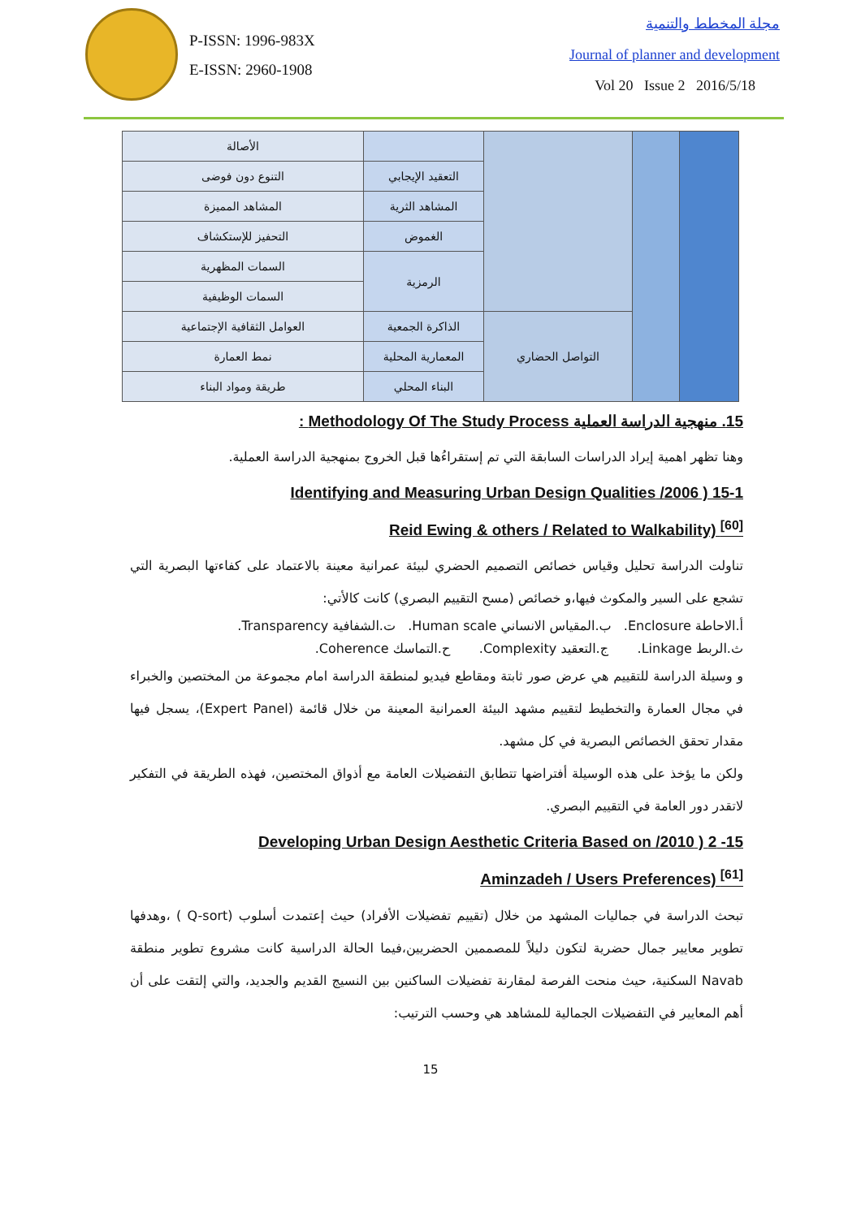P-ISSN: 1996-983X
E-ISSN: 2960-1908
مجلة المخطط والتنمية
Journal of planner and development
Vol 20 Issue 2 2016/5/18
| | | | | الأصالة |
| | | | التعقيد الإيجابي | التنوع دون فوضى |
| | | | المشاهد الثرية | المشاهد المميزة |
| | | | الغموض | التحفيز للإستكشاف |
| | | | الرمزية | السمات المظهرية |
| | | | | السمات الوظيفية |
| | | التواصل الحضاري | الذاكرة الجمعية | العوامل الثقافية الإجتماعية |
| | | | المعمارية المحلية | نمط العمارة |
| | | | البناء المحلي | طريقة ومواد البناء |
15. منهجية الدراسة العملية Methodology Of The Study Process :
وهنا تظهر اهمية إيراد الدراسات السابقة التي تم إستقراءُها قبل الخروج بمنهجية الدراسة العملية.
15-1 ( 2006/ Identifying and Measuring Urban Design Qualities
Reid Ewing & others / Related to Walkability) <sup>[60]</sup>
تناولت الدراسة تحليل وقياس خصائص التصميم الحضري لبيئة عمرانية معينة بالاعتماد على كفاءتها البصرية التي تشجع على السير والمكوث فيها،و خصائص (مسح التقييم البصري) كانت كالأتي:
أ.الاحاطة Enclosure. ب.المقياس الانساني Human scale. ت.الشفافية Transparency.
ث.الربط Linkage. ج.التعقيد Complexity. ح.التماسك Coherence.
و وسيلة الدراسة للتقييم هي عرض صور ثابتة ومقاطع فيديو لمنطقة الدراسة امام مجموعة من المختصين والخبراء في مجال العمارة والتخطيط لتقييم مشهد البيئة العمرانية المعينة من خلال قائمة (Expert Panel)، يسجل فيها مقدار تحقق الخصائص البصرية في كل مشهد.
ولكن ما يؤخذ على هذه الوسيلة أفتراضها تتطابق التفضيلات العامة مع أذواق المختصين، فهذه الطريقة في التفكير لاتقدر دور العامة في التقييم البصري.
15- 2 ( 2010/ Developing Urban Design Aesthetic Criteria Based on
Aminzadeh / Users Preferences) <sup>[61]</sup>
تبحث الدراسة في جماليات المشهد من خلال (تقييم تفضيلات الأفراد) حيث إعتمدت أسلوب (Q-sort ) ،وهدفها تطوير معايير جمال حضرية لتكون دليلاً للمصممين الحضريين،فيما الحالة الدراسية كانت مشروع تطوير منطقة Navab السكنية، حيث منحت الفرصة لمقارنة تفضيلات الساكنين بين النسيج القديم والجديد، والتي إلتقت على أن أهم المعايير في التفضيلات الجمالية للمشاهد هي وحسب الترتيب:
15